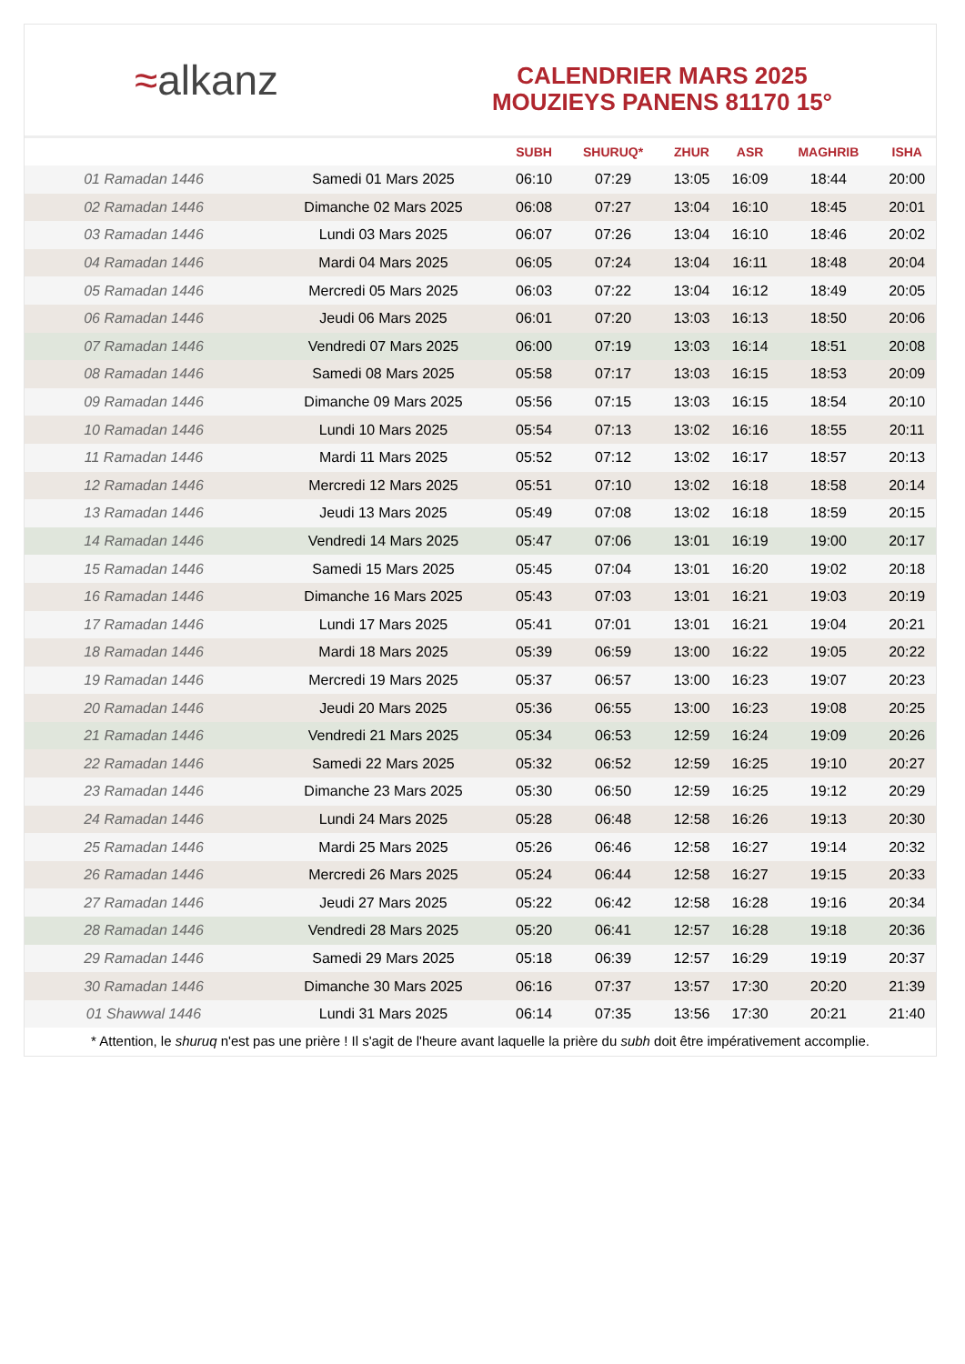≈ alkanz
CALENDRIER MARS 2025
MOUZIEYS PANENS 81170 15°
| | | SUBH | SHURUQ* | ZHUR | ASR | MAGHRIB | ISHA |
| --- | --- | --- | --- | --- | --- | --- | --- |
| 01 Ramadan 1446 | Samedi 01 Mars 2025 | 06:10 | 07:29 | 13:05 | 16:09 | 18:44 | 20:00 |
| 02 Ramadan 1446 | Dimanche 02 Mars 2025 | 06:08 | 07:27 | 13:04 | 16:10 | 18:45 | 20:01 |
| 03 Ramadan 1446 | Lundi 03 Mars 2025 | 06:07 | 07:26 | 13:04 | 16:10 | 18:46 | 20:02 |
| 04 Ramadan 1446 | Mardi 04 Mars 2025 | 06:05 | 07:24 | 13:04 | 16:11 | 18:48 | 20:04 |
| 05 Ramadan 1446 | Mercredi 05 Mars 2025 | 06:03 | 07:22 | 13:04 | 16:12 | 18:49 | 20:05 |
| 06 Ramadan 1446 | Jeudi 06 Mars 2025 | 06:01 | 07:20 | 13:03 | 16:13 | 18:50 | 20:06 |
| 07 Ramadan 1446 | Vendredi 07 Mars 2025 | 06:00 | 07:19 | 13:03 | 16:14 | 18:51 | 20:08 |
| 08 Ramadan 1446 | Samedi 08 Mars 2025 | 05:58 | 07:17 | 13:03 | 16:15 | 18:53 | 20:09 |
| 09 Ramadan 1446 | Dimanche 09 Mars 2025 | 05:56 | 07:15 | 13:03 | 16:15 | 18:54 | 20:10 |
| 10 Ramadan 1446 | Lundi 10 Mars 2025 | 05:54 | 07:13 | 13:02 | 16:16 | 18:55 | 20:11 |
| 11 Ramadan 1446 | Mardi 11 Mars 2025 | 05:52 | 07:12 | 13:02 | 16:17 | 18:57 | 20:13 |
| 12 Ramadan 1446 | Mercredi 12 Mars 2025 | 05:51 | 07:10 | 13:02 | 16:18 | 18:58 | 20:14 |
| 13 Ramadan 1446 | Jeudi 13 Mars 2025 | 05:49 | 07:08 | 13:02 | 16:18 | 18:59 | 20:15 |
| 14 Ramadan 1446 | Vendredi 14 Mars 2025 | 05:47 | 07:06 | 13:01 | 16:19 | 19:00 | 20:17 |
| 15 Ramadan 1446 | Samedi 15 Mars 2025 | 05:45 | 07:04 | 13:01 | 16:20 | 19:02 | 20:18 |
| 16 Ramadan 1446 | Dimanche 16 Mars 2025 | 05:43 | 07:03 | 13:01 | 16:21 | 19:03 | 20:19 |
| 17 Ramadan 1446 | Lundi 17 Mars 2025 | 05:41 | 07:01 | 13:01 | 16:21 | 19:04 | 20:21 |
| 18 Ramadan 1446 | Mardi 18 Mars 2025 | 05:39 | 06:59 | 13:00 | 16:22 | 19:05 | 20:22 |
| 19 Ramadan 1446 | Mercredi 19 Mars 2025 | 05:37 | 06:57 | 13:00 | 16:23 | 19:07 | 20:23 |
| 20 Ramadan 1446 | Jeudi 20 Mars 2025 | 05:36 | 06:55 | 13:00 | 16:23 | 19:08 | 20:25 |
| 21 Ramadan 1446 | Vendredi 21 Mars 2025 | 05:34 | 06:53 | 12:59 | 16:24 | 19:09 | 20:26 |
| 22 Ramadan 1446 | Samedi 22 Mars 2025 | 05:32 | 06:52 | 12:59 | 16:25 | 19:10 | 20:27 |
| 23 Ramadan 1446 | Dimanche 23 Mars 2025 | 05:30 | 06:50 | 12:59 | 16:25 | 19:12 | 20:29 |
| 24 Ramadan 1446 | Lundi 24 Mars 2025 | 05:28 | 06:48 | 12:58 | 16:26 | 19:13 | 20:30 |
| 25 Ramadan 1446 | Mardi 25 Mars 2025 | 05:26 | 06:46 | 12:58 | 16:27 | 19:14 | 20:32 |
| 26 Ramadan 1446 | Mercredi 26 Mars 2025 | 05:24 | 06:44 | 12:58 | 16:27 | 19:15 | 20:33 |
| 27 Ramadan 1446 | Jeudi 27 Mars 2025 | 05:22 | 06:42 | 12:58 | 16:28 | 19:16 | 20:34 |
| 28 Ramadan 1446 | Vendredi 28 Mars 2025 | 05:20 | 06:41 | 12:57 | 16:28 | 19:18 | 20:36 |
| 29 Ramadan 1446 | Samedi 29 Mars 2025 | 05:18 | 06:39 | 12:57 | 16:29 | 19:19 | 20:37 |
| 30 Ramadan 1446 | Dimanche 30 Mars 2025 | 06:16 | 07:37 | 13:57 | 17:30 | 20:20 | 21:39 |
| 01 Shawwal 1446 | Lundi 31 Mars 2025 | 06:14 | 07:35 | 13:56 | 17:30 | 20:21 | 21:40 |
* Attention, le shuruq n'est pas une prière ! Il s'agit de l'heure avant laquelle la prière du subh doit être impérativement accomplie.